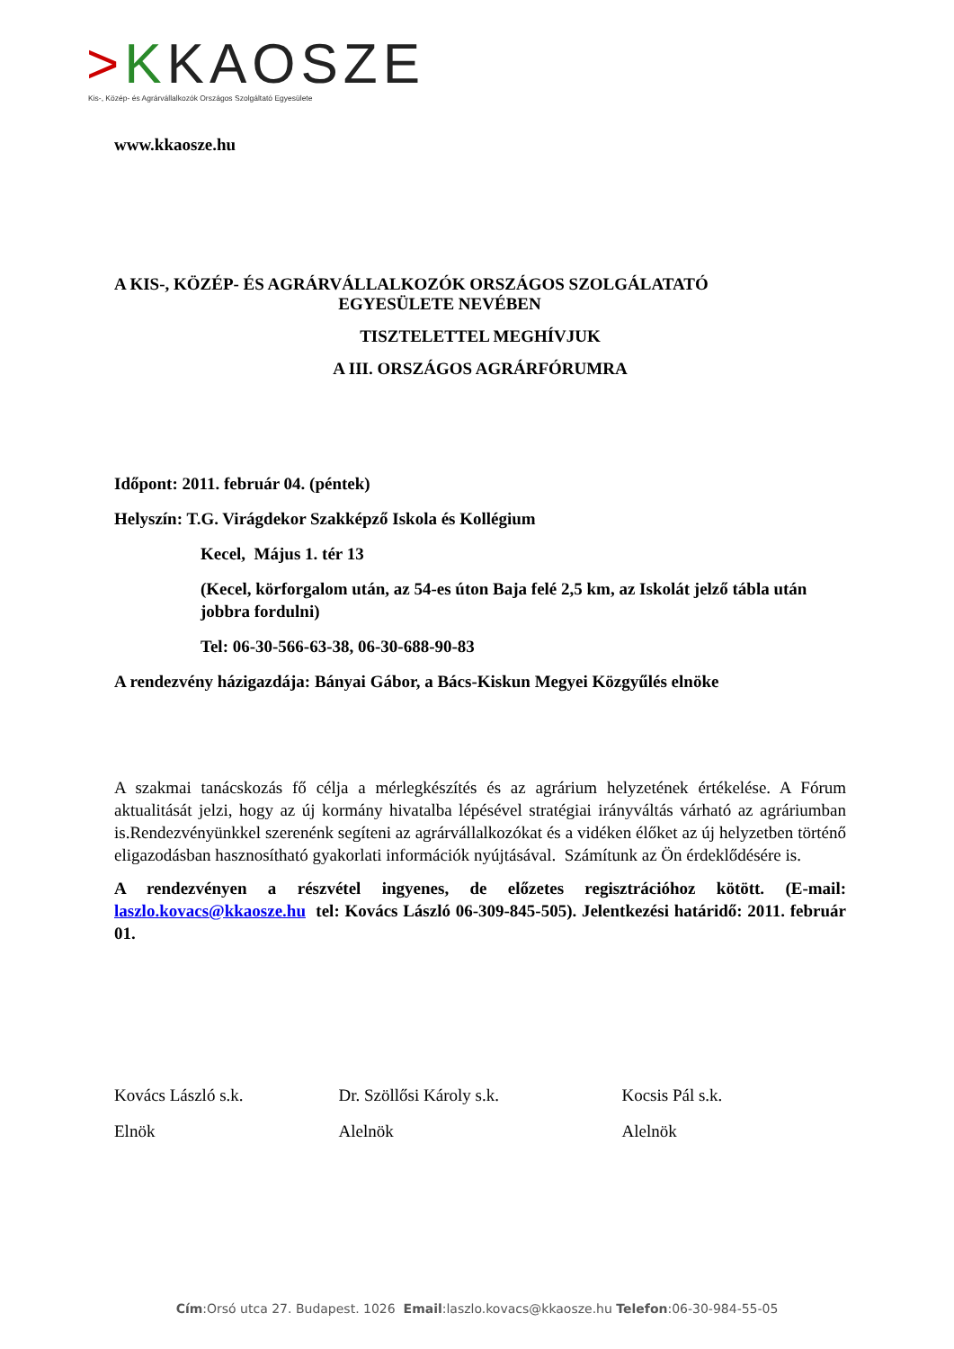>KKAOSZE
Kis-, Közép- és Agrárvállalkozók Országos Szolgáltató Egyesülete
www.kkaosze.hu
A KIS-, KÖZÉP- ÉS AGRÁRVÁLLALKOZÓK ORSZÁGOS SZOLGÁLATATÓ
EGYESÜLETE NEVÉBEN
TISZTELETTEL MEGHÍVJUK
A III. ORSZÁGOS AGRÁRFÓRUMRA
Időpont: 2011. február 04. (péntek)
Helyszín: T.G. Virágdekor Szakképző Iskola és Kollégium
Kecel, Május 1. tér 13
(Kecel, körforgalom után, az 54-es úton Baja felé 2,5 km, az Iskolát jelző tábla után jobbra fordulni)
Tel: 06-30-566-63-38, 06-30-688-90-83
A rendezvény házigazdája: Bányai Gábor, a Bács-Kiskun Megyei Közgyűlés elnöke
A szakmai tanácskozás fő célja a mérlegkészítés és az agrárium helyzetének értékelése. A Fórum aktualitását jelzi, hogy az új kormány hivatalba lépésével stratégiai irányváltás várható az agráriumban is.Rendezvényünkkel szerenénk segíteni az agrárvállalkozókat és a vidéken élőket az új helyzetben történő eligazodásban hasznosítható gyakorlati információk nyújtásával. Számítunk az Ön érdeklődésére is.
A rendezvényen a részvétel ingyenes, de előzetes regisztrációhoz kötött. (E-mail: laszlo.kovacs@kkaosze.hu tel: Kovács László 06-309-845-505). Jelentkezési határidő: 2011. február 01.
Kovács László s.k. Dr. Szöllősi Károly s.k. Kocsis Pál s.k.
Elnök Alelnök Alelnök
Cím:Orsó utca 27. Budapest. 1026 Email:laszlo.kovacs@kkaosze.hu Telefon:06-30-984-55-05